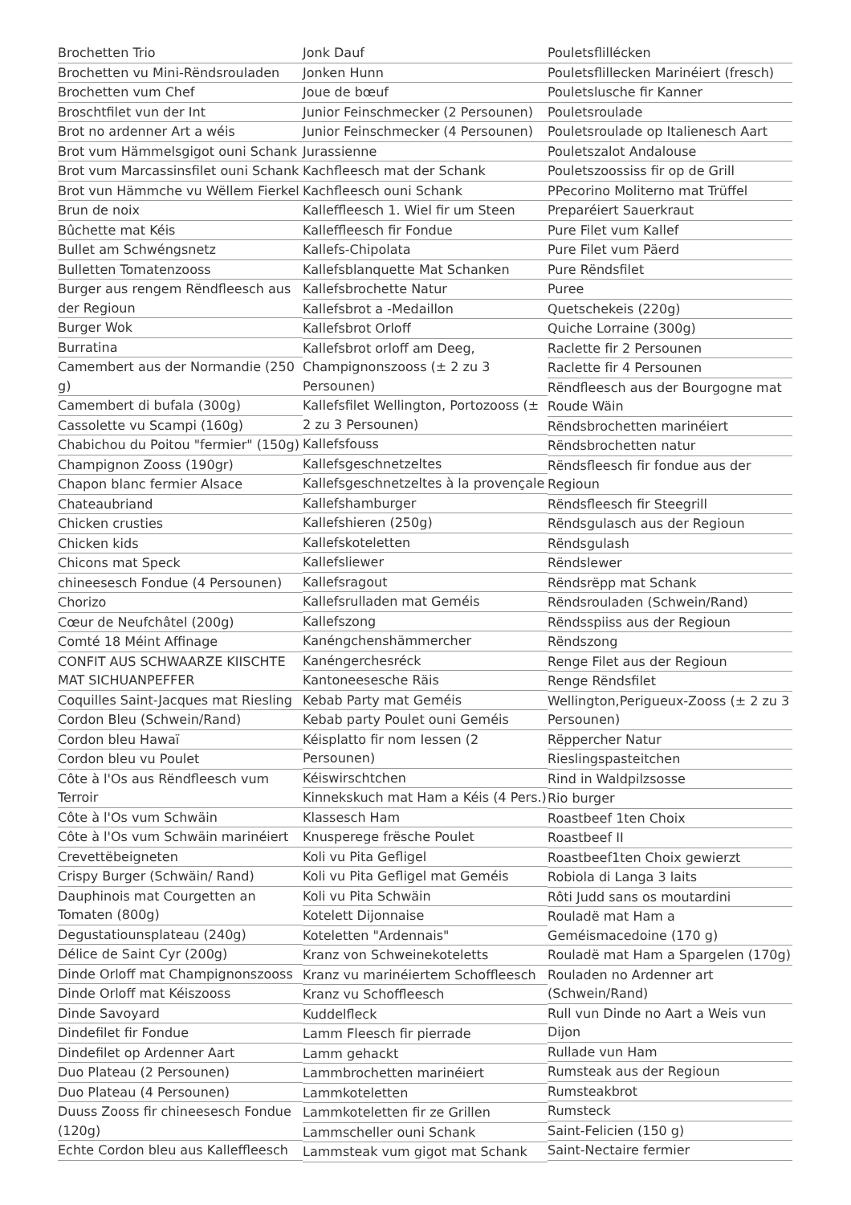Brochetten Trio
Brochetten vu Mini-Rëndsrouladen
Brochetten vum Chef
Broschtfilet vun der Int
Brot no ardenner Art a wéis
Brot vum Hämmelsgigot ouni Schank
Brot vum Marcassinsfilet ouni Schank
Brot vun Hämmche vu Wëllem Fierkel
Brun de noix
Bûchette mat Kéis
Bullet am Schwéngsnetz
Bulletten Tomatenzooss
Burger aus rengem Rëndfleesch aus der Regioun
Burger Wok
Burratina
Camembert aus der Normandie (250 g)
Camembert di bufala (300g)
Cassolette vu Scampi (160g)
Chabichou du Poitou "fermier" (150g)
Champignon Zooss (190gr)
Chapon blanc fermier Alsace
Chateaubriand
Chicken crusties
Chicken kids
Chicons mat Speck
chineesesch Fondue (4 Persounen)
Chorizo
Cœur de Neufchâtel (200g)
Comté 18 Méint Affinage
CONFIT AUS SCHWAARZE KIISCHTE MAT SICHUANPEFFER
Coquilles Saint-Jacques mat Riesling
Cordon Bleu (Schwein/Rand)
Cordon bleu Hawaï
Cordon bleu vu Poulet
Côte à l'Os aus Rëndfleesch vum Terroir
Côte à l'Os vum Schwäin
Côte à l'Os vum Schwäin marinéiert
Crevettëbeigneten
Crispy Burger (Schwäin/ Rand)
Dauphinois mat Courgetten an Tomaten (800g)
Degustatiounsplateau (240g)
Délice de Saint Cyr (200g)
Dinde Orloff mat Champignonszooss
Dinde Orloff mat Kéiszooss
Dinde Savoyard
Dindefilet fir Fondue
Dindefilet op Ardenner Aart
Duo Plateau (2 Persounen)
Duo Plateau (4 Persounen)
Duuss Zooss fir chineesesch Fondue (120g)
Echte Cordon bleu aus Kalleffleesch
Jonk Dauf
Jonken Hunn
Joue de bœuf
Junior Feinschmecker (2 Persounen)
Junior Feinschmecker (4 Persounen)
Jurassienne
Kachfleesch mat der Schank
Kachfleesch ouni Schank
Kalleffleesch 1. Wiel fir um Steen
Kalleffleesch fir Fondue
Kallefs-Chipolata
Kallefsblanquette Mat Schanken
Kallefsbrochette Natur
Kallefsbrot a -Medaillon
Kallefsbrot Orloff
Kallefsbrot orloff am Deeg, Champignonszooss (± 2 zu 3 Persounen)
Kallefsfilet Wellington, Portozooss (± 2 zu 3 Persounen)
Kallefsfouss
Kallefsgeschnetzeltes
Kallefsgeschnetzeltes à la provençale
Kallefshamburger
Kallefshieren (250g)
Kallefskoteletten
Kallefsliewer
Kallefsragout
Kallefsrulladen mat Geméis
Kallefszong
Kanéngchenshämmercher
Kanéngerchesréck
Kantoneesesche Räis
Kebab Party mat Geméis
Kebab party Poulet ouni Geméis
Kéisplatto fir nom Iessen (2 Persounen)
Kéiswirschtchen
Kinnekskuch mat Ham a Kéis (4 Pers.)
Klassesch Ham
Knusperege frësche Poulet
Koli vu Pita Gefligel
Koli vu Pita Gefligel mat Geméis
Koli vu Pita Schwäin
Kotelett Dijonnaise
Koteletten "Ardennais"
Kranz von Schweinekoteletts
Kranz vu marinéiertem Schoffleesch
Kranz vu Schoffleesch
Kuddelfleck
Lamm Fleesch fir pierrade
Lamm gehackt
Lammbrochetten marinéiert
Lammkoteletten
Lammkoteletten fir ze Grillen
Lammscheller ouni Schank
Lammsteak vum gigot mat Schank
Pouletsflillécken
Pouletsflillecken Marinéiert (fresch)
Pouletslusche fir Kanner
Pouletsroulade
Pouletsroulade op Italienesch Aart
Pouletszalot Andalouse
Pouletszoossiss fir op de Grill
PPecorino Moliterno mat Trüffel
Preparéiert Sauerkraut
Pure Filet vum Kallef
Pure Filet vum Päerd
Pure Rëndsfilet
Puree
Quetschekeis (220g)
Quiche Lorraine (300g)
Raclette fir 2 Persounen
Raclette fir 4 Persounen
Rëndfleesch aus der Bourgogne mat Roude Wäin
Rëndsbrochetten marinéiert
Rëndsbrochetten natur
Rëndsfleesch fir fondue aus der Regioun
Rëndsfleesch fir Steegrill
Rëndsgulasch aus der Regioun
Rëndsgulash
Rëndslewer
Rëndsrëpp mat Schank
Rëndsrouladen (Schwein/Rand)
Rëndsspiiss aus der Regioun
Rëndszong
Renge Filet aus der Regioun
Renge Rëndsfilet
Wellington,Perigueux-Zooss (± 2 zu 3 Persounen)
Rëppercher Natur
Rieslingspasteitchen
Rind in Waldpilzsosse
Rio burger
Roastbeef 1ten Choix
Roastbeef II
Roastbeef1ten Choix gewierzt
Robiola di Langa 3 laits
Rôti Judd sans os moutardini
Rouladë mat Ham a Geméismacedoine (170 g)
Rouladë mat Ham a Spargelen (170g)
Rouladen no Ardenner art (Schwein/Rand)
Rull vun Dinde no Aart a Weis vun Dijon
Rullade vun Ham
Rumsteak aus der Regioun
Rumsteakbrot
Rumsteck
Saint-Felicien (150 g)
Saint-Nectaire fermier